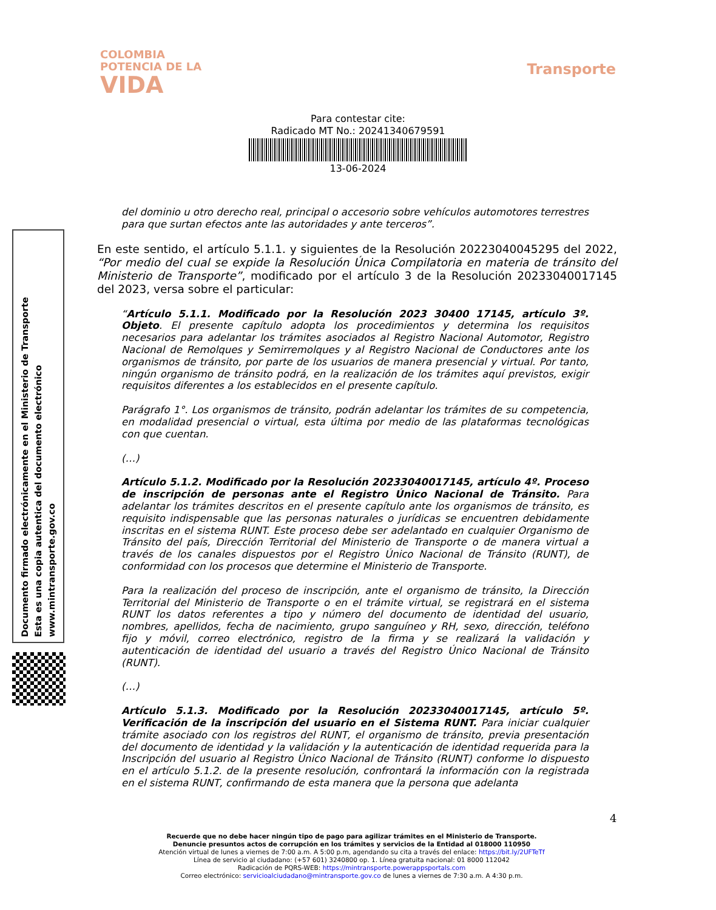COLOMBIA
POTENCIA DE LA
VIDA
Transporte
Para contestar cite:
Radicado MT No.: 20241340679591
13-06-2024
Documento firmado electrónicamente en el Ministerio de Transporte
Esta es una copia autentica del documento electrónico
www.mintransporte.gov.co
del dominio u otro derecho real, principal o accesorio sobre vehículos automotores terrestres para que surtan efectos ante las autoridades y ante terceros”.
En este sentido, el artículo 5.1.1. y siguientes de la Resolución 20223040045295 del 2022, “Por medio del cual se expide la Resolución Única Compilatoria en materia de tránsito del Ministerio de Transporte”, modificado por el artículo 3 de la Resolución 20233040017145 del 2023, versa sobre el particular:
“Artículo 5.1.1. Modificado por la Resolución 2023 30400 17145, artículo 3º. Objeto. El presente capítulo adopta los procedimientos y determina los requisitos necesarios para adelantar los trámites asociados al Registro Nacional Automotor, Registro Nacional de Remolques y Semirremolques y al Registro Nacional de Conductores ante los organismos de tránsito, por parte de los usuarios de manera presencial y virtual. Por tanto, ningún organismo de tránsito podrá, en la realización de los trámites aquí previstos, exigir requisitos diferentes a los establecidos en el presente capítulo.
Parágrafo 1°. Los organismos de tránsito, podrán adelantar los trámites de su competencia, en modalidad presencial o virtual, esta última por medio de las plataformas tecnológicas con que cuentan.
(…)
Artículo 5.1.2. Modificado por la Resolución 20233040017145, artículo 4º. Proceso de inscripción de personas ante el Registro Único Nacional de Tránsito. Para adelantar los trámites descritos en el presente capítulo ante los organismos de tránsito, es requisito indispensable que las personas naturales o jurídicas se encuentren debidamente inscritas en el sistema RUNT. Este proceso debe ser adelantado en cualquier Organismo de Tránsito del país, Dirección Territorial del Ministerio de Transporte o de manera virtual a través de los canales dispuestos por el Registro Único Nacional de Tránsito (RUNT), de conformidad con los procesos que determine el Ministerio de Transporte.
Para la realización del proceso de inscripción, ante el organismo de tránsito, la Dirección Territorial del Ministerio de Transporte o en el trámite virtual, se registrará en el sistema RUNT los datos referentes a tipo y número del documento de identidad del usuario, nombres, apellidos, fecha de nacimiento, grupo sanguíneo y RH, sexo, dirección, teléfono fijo y móvil, correo electrónico, registro de la firma y se realizará la validación y autenticación de identidad del usuario a través del Registro Único Nacional de Tránsito (RUNT).
(…)
Artículo 5.1.3. Modificado por la Resolución 20233040017145, artículo 5º. Verificación de la inscripción del usuario en el Sistema RUNT. Para iniciar cualquier trámite asociado con los registros del RUNT, el organismo de tránsito, previa presentación del documento de identidad y la validación y la autenticación de identidad requerida para la Inscripción del usuario al Registro Único Nacional de Tránsito (RUNT) conforme lo dispuesto en el artículo 5.1.2. de la presente resolución, confrontará la información con la registrada en el sistema RUNT, confirmando de esta manera que la persona que adelanta
4
Recuerde que no debe hacer ningún tipo de pago para agilizar trámites en el Ministerio de Transporte.
Denuncie presuntos actos de corrupción en los trámites y servicios de la Entidad al 018000 110950
Atención virtual de lunes a viernes de 7:00 a.m. A 5:00 p.m, agendando su cita a través del enlace: https://bit.ly/2UFTeTf
Línea de servicio al ciudadano: (+57 601) 3240800 op. 1. Línea gratuita nacional: 01 8000 112042
Radicación de PQRS-WEB: https://mintransporte.powerappsportals.com
Correo electrónico: servicioalciudadano@mintransporte.gov.co de lunes a viernes de 7:30 a.m. A 4:30 p.m.